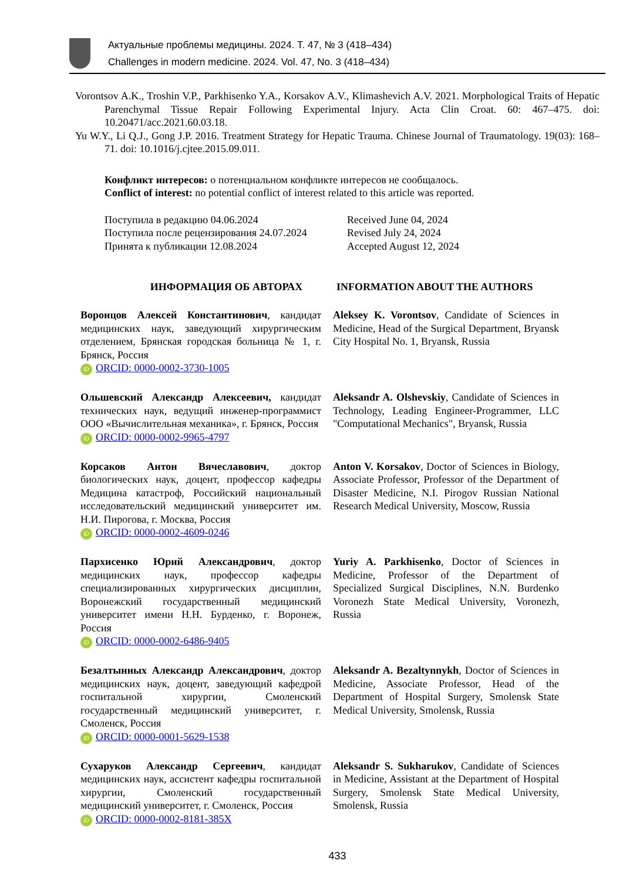Актуальные проблемы медицины. 2024. Т. 47, № 3 (418–434)
Challenges in modern medicine. 2024. Vol. 47, No. 3 (418–434)
Vorontsov A.K., Troshin V.P., Parkhisenko Y.A., Korsakov A.V., Klimashevich A.V. 2021. Morphological Traits of Hepatic Parenchymal Tissue Repair Following Experimental Injury. Acta Clin Croat. 60: 467–475. doi: 10.20471/acc.2021.60.03.18.
Yu W.Y., Li Q.J., Gong J.P. 2016. Treatment Strategy for Hepatic Trauma. Chinese Journal of Traumatology. 19(03): 168–71. doi: 10.1016/j.cjtee.2015.09.011.
Конфликт интересов: о потенциальном конфликте интересов не сообщалось.
Conflict of interest: no potential conflict of interest related to this article was reported.
Поступила в редакцию 04.06.2024
Поступила после рецензирования 24.07.2024
Принята к публикации 12.08.2024
Received June 04, 2024
Revised July 24, 2024
Accepted August 12, 2024
ИНФОРМАЦИЯ ОБ АВТОРАХ INFORMATION ABOUT THE AUTHORS
Воронцов Алексей Константинович, кандидат медицинских наук, заведующий хирургическим отделением, Брянская городская больница № 1, г. Брянск, Россия
iD ORCID: 0000-0002-3730-1005
Aleksey K. Vorontsov, Candidate of Sciences in Medicine, Head of the Surgical Department, Bryansk City Hospital No. 1, Bryansk, Russia
Ольшевский Александр Алексеевич, кандидат технических наук, ведущий инженер-программист ООО «Вычислительная механика», г. Брянск, Россия
iD ORCID: 0000-0002-9965-4797
Aleksandr A. Olshevskiy, Candidate of Sciences in Technology, Leading Engineer-Programmer, LLC "Computational Mechanics", Bryansk, Russia
Корсаков Антон Вячеславович, доктор биологических наук, доцент, профессор кафедры Медицина катастроф, Российский национальный исследовательский медицинский университет им. Н.И. Пирогова, г. Москва, Россия
iD ORCID: 0000-0002-4609-0246
Anton V. Korsakov, Doctor of Sciences in Biology, Associate Professor, Professor of the Department of Disaster Medicine, N.I. Pirogov Russian National Research Medical University, Moscow, Russia
Пархисенко Юрий Александрович, доктор медицинских наук, профессор кафедры специализированных хирургических дисциплин, Воронежский государственный медицинский университет имени Н.Н. Бурденко, г. Воронеж, Россия
iD ORCID: 0000-0002-6486-9405
Yuriy A. Parkhisenko, Doctor of Sciences in Medicine, Professor of the Department of Specialized Surgical Disciplines, N.N. Burdenko Voronezh State Medical University, Voronezh, Russia
Безалтынных Александр Александрович, доктор медицинских наук, доцент, заведующий кафедрой госпитальной хирургии, Смоленский государственный медицинский университет, г. Смоленск, Россия
iD ORCID: 0000-0001-5629-1538
Aleksandr A. Bezaltynnykh, Doctor of Sciences in Medicine, Associate Professor, Head of the Department of Hospital Surgery, Smolensk State Medical University, Smolensk, Russia
Сухаруков Александр Сергеевич, кандидат медицинских наук, ассистент кафедры госпитальной хирургии, Смоленский государственный медицинский университет, г. Смоленск, Россия
iD ORCID: 0000-0002-8181-385X
Aleksandr S. Sukharukov, Candidate of Sciences in Medicine, Assistant at the Department of Hospital Surgery, Smolensk State Medical University, Smolensk, Russia
433